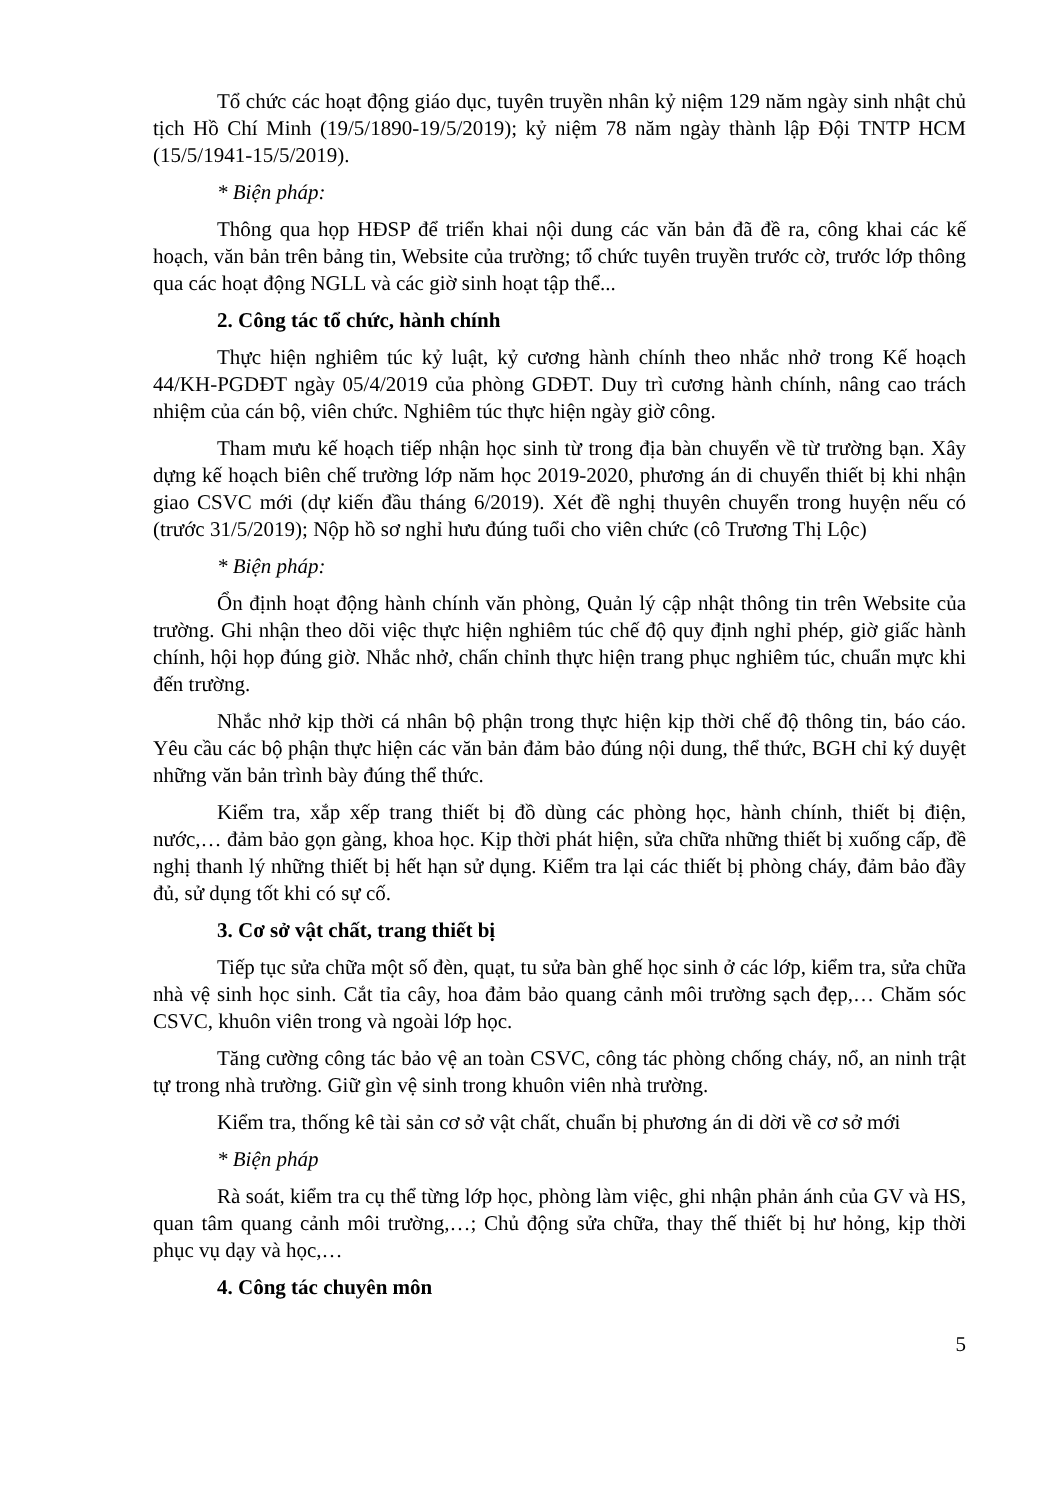Tổ chức các hoạt động giáo dục, tuyên truyền nhân kỷ niệm 129 năm ngày sinh nhật chủ tịch Hồ Chí Minh (19/5/1890-19/5/2019); kỷ niệm 78 năm ngày thành lập Đội TNTP HCM (15/5/1941-15/5/2019).
* Biện pháp:
Thông qua họp HĐSP để triển khai nội dung các văn bản đã đề ra, công khai các kế hoạch, văn bản trên bảng tin, Website của trường; tổ chức tuyên truyền trước cờ, trước lớp thông qua các hoạt động NGLL và các giờ sinh hoạt tập thể...
2. Công tác tổ chức, hành chính
Thực hiện nghiêm túc kỷ luật, kỷ cương hành chính theo nhắc nhở trong Kế hoạch 44/KH-PGDĐT ngày 05/4/2019 của phòng GDĐT. Duy trì cương hành chính, nâng cao trách nhiệm của cán bộ, viên chức. Nghiêm túc thực hiện ngày giờ công.
Tham mưu kế hoạch tiếp nhận học sinh từ trong địa bàn chuyển về từ trường bạn. Xây dựng kế hoạch biên chế trường lớp năm học 2019-2020, phương án di chuyển thiết bị khi nhận giao CSVC mới (dự kiến đầu tháng 6/2019). Xét đề nghị thuyên chuyển trong huyện nếu có (trước 31/5/2019); Nộp hồ sơ nghỉ hưu đúng tuổi cho viên chức (cô Trương Thị Lộc)
* Biện pháp:
Ổn định hoạt động hành chính văn phòng, Quản lý cập nhật thông tin trên Website của trường. Ghi nhận theo dõi việc thực hiện nghiêm túc chế độ quy định nghỉ phép, giờ giấc hành chính, hội họp đúng giờ. Nhắc nhở, chấn chỉnh thực hiện trang phục nghiêm túc, chuẩn mực khi đến trường.
Nhắc nhở kịp thời cá nhân bộ phận trong thực hiện kịp thời chế độ thông tin, báo cáo. Yêu cầu các bộ phận thực hiện các văn bản đảm bảo đúng nội dung, thể thức, BGH chỉ ký duyệt những văn bản trình bày đúng thể thức.
Kiểm tra, xắp xếp trang thiết bị đồ dùng các phòng học, hành chính, thiết bị điện, nước,… đảm bảo gọn gàng, khoa học. Kịp thời phát hiện, sửa chữa những thiết bị xuống cấp, đề nghị thanh lý những thiết bị hết hạn sử dụng. Kiểm tra lại các thiết bị phòng cháy, đảm bảo đầy đủ, sử dụng tốt khi có sự cố.
3. Cơ sở vật chất, trang thiết bị
Tiếp tục sửa chữa một số đèn, quạt, tu sửa bàn ghế học sinh ở các lớp, kiểm tra, sửa chữa nhà vệ sinh học sinh. Cắt tỉa cây, hoa đảm bảo quang cảnh môi trường sạch đẹp,… Chăm sóc CSVC, khuôn viên trong và ngoài lớp học.
Tăng cường công tác bảo vệ an toàn CSVC, công tác phòng chống cháy, nổ, an ninh trật tự trong nhà trường. Giữ gìn vệ sinh trong khuôn viên nhà trường.
Kiểm tra, thống kê tài sản cơ sở vật chất, chuẩn bị phương án di dời về cơ sở mới
* Biện pháp
Rà soát, kiểm tra cụ thể từng lớp học, phòng làm việc, ghi nhận phản ánh của GV và HS, quan tâm quang cảnh môi trường,…; Chủ động sửa chữa, thay thế thiết bị hư hỏng, kịp thời phục vụ dạy và học,…
4. Công tác chuyên môn
5